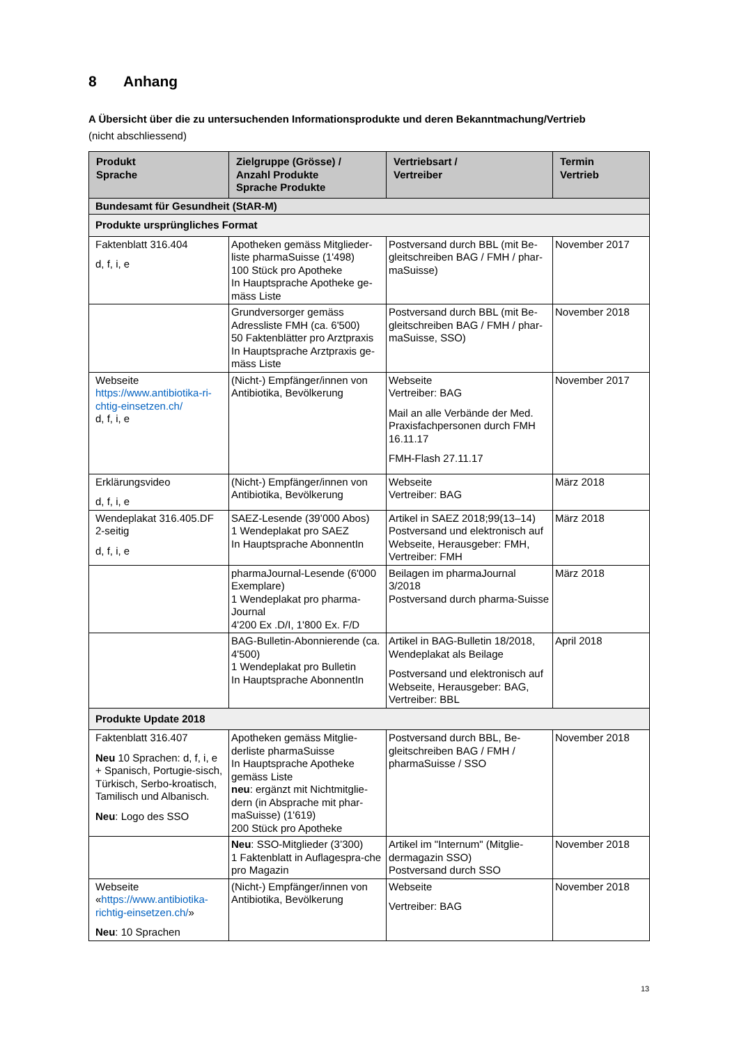8 Anhang
A Übersicht über die zu untersuchenden Informationsprodukte und deren Bekanntmachung/Vertrieb
(nicht abschliessend)
| Produkt Sprache | Zielgruppe (Grösse) / Anzahl Produkte Sprache Produkte | Vertriebsart / Vertreiber | Termin Vertrieb |
| --- | --- | --- | --- |
| Bundesamt für Gesundheit (StAR-M) | | | |
| Produkte ursprüngliches Format | | | |
| Faktenblatt 316.404 d, f, i, e | Apotheken gemäss Mitglieder-liste pharmaSuisse (1'498) 100 Stück pro Apotheke In Hauptsprache Apotheke ge-mäss Liste | Postversand durch BBL (mit Be-gleitschreiben BAG / FMH / phar-maSuisse) | November 2017 |
| | Grundversorger gemäss Adressliste FMH (ca. 6'500) 50 Faktenblätter pro Arztpraxis In Hauptsprache Arztpraxis ge-mäss Liste | Postversand durch BBL (mit Be-gleitschreiben BAG / FMH / phar-maSuisse, SSO) | November 2018 |
| Webseite https://www.antibiotika-ri-chtig-einsetzen.ch/ d, f, i, e | (Nicht-) Empfänger/innen von Antibiotika, Bevölkerung | Webseite Vertreiber: BAG Mail an alle Verbände der Med. Praxisfachpersonen durch FMH 16.11.17 FMH-Flash 27.11.17 | November 2017 |
| Erklärungsvideo d, f, i, e | (Nicht-) Empfänger/innen von Antibiotika, Bevölkerung | Webseite Vertreiber: BAG | März 2018 |
| Wendeplakat 316.405.DF 2-seitig d, f, i, e | SAEZ-Lesende (39’000 Abos) 1 Wendeplakat pro SAEZ In Hauptsprache AbonnentIn | Artikel in SAEZ 2018;99(13–14) Postversand und elektronisch auf Webseite, Herausgeber: FMH, Vertreiber: FMH | März 2018 |
| | pharmaJournal-Lesende (6'000 Exemplare) 1 Wendeplakat pro pharma-Journal 4'200 Ex .D/I, 1'800 Ex. F/D | Beilagen im pharmaJournal 3/2018 Postversand durch pharma-Suisse | März 2018 |
| | BAG-Bulletin-Abonnierende (ca. 4'500) 1 Wendeplakat pro Bulletin In Hauptsprache AbonnentIn | Artikel in BAG-Bulletin 18/2018, Wendeplakat als Beilage Postversand und elektronisch auf Webseite, Herausgeber: BAG, Vertreiber: BBL | April 2018 |
| Produkte Update 2018 | | | |
| Faktenblatt 316.407 Neu 10 Sprachen: d, f, i, e + Spanisch, Portugie-sisch, Türkisch, Serbo-kroatisch, Tamilisch und Albanisch. Neu : Logo des SSO | Apotheken gemäss Mitglie-derliste pharmaSuisse In Hauptsprache Apotheke gemäss Liste neu : ergänzt mit Nichtmitglie-dern (in Absprache mit phar-maSuisse) (1'619) 200 Stück pro Apotheke | Postversand durch BBL, Be-gleitschreiben BAG / FMH / pharmaSuisse / SSO | November 2018 |
| | Neu : SSO-Mitglieder (3’300) 1 Faktenblatt in Auflagespra-che pro Magazin | Artikel im "Internum" (Mitglie-dermagazin SSO) Postversand durch SSO | November 2018 |
| Webseite « https://www.antibiotika-richtig-einsetzen.ch/ » Neu : 10 Sprachen | (Nicht-) Empfänger/innen von Antibiotika, Bevölkerung | Webseite Vertreiber: BAG | November 2018 |
13